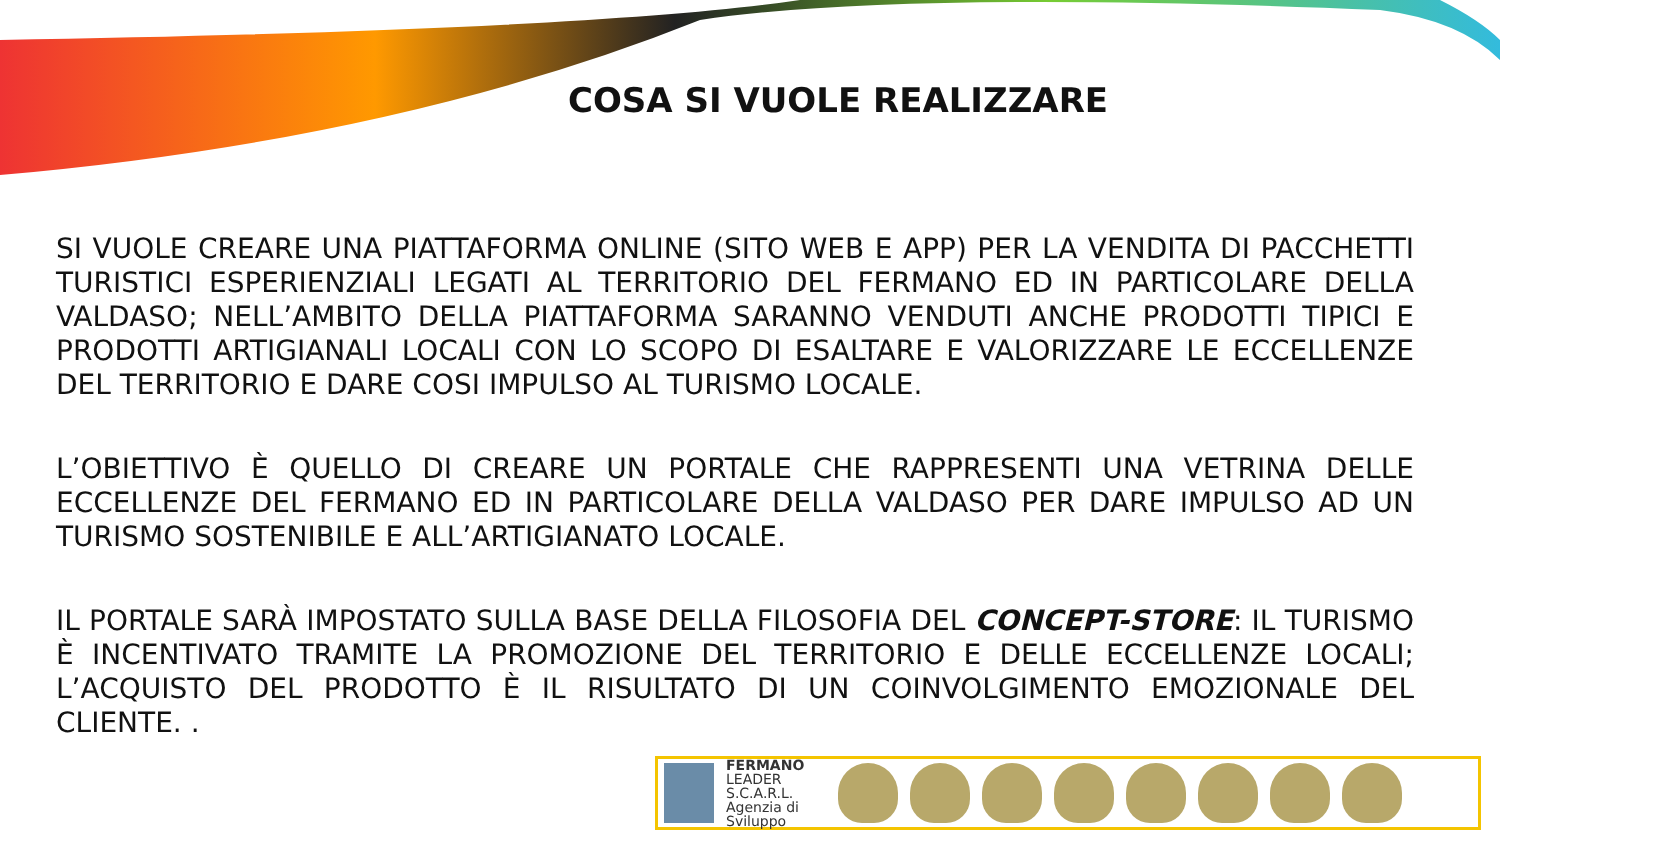COSA SI VUOLE REALIZZARE
SI VUOLE CREARE UNA PIATTAFORMA ONLINE (SITO WEB E APP) PER LA VENDITA DI PACCHETTI TURISTICI ESPERIENZIALI LEGATI AL TERRITORIO DEL FERMANO ED IN PARTICOLARE DELLA VALDASO; NELL’AMBITO DELLA PIATTAFORMA SARANNO VENDUTI ANCHE PRODOTTI TIPICI E PRODOTTI ARTIGIANALI LOCALI CON LO SCOPO DI ESALTARE E VALORIZZARE LE ECCELLENZE DEL TERRITORIO E DARE COSI IMPULSO AL TURISMO LOCALE.
L’OBIETTIVO È QUELLO DI CREARE UN PORTALE CHE RAPPRESENTI UNA VETRINA DELLE ECCELLENZE DEL FERMANO ED IN PARTICOLARE DELLA VALDASO PER DARE IMPULSO AD UN TURISMO SOSTENIBILE E ALL’ARTIGIANATO LOCALE.
IL PORTALE SARÀ IMPOSTATO SULLA BASE DELLA FILOSOFIA DEL CONCEPT-STORE: IL TURISMO È INCENTIVATO TRAMITE LA PROMOZIONE DEL TERRITORIO E DELLE ECCELLENZE LOCALI; L’ACQUISTO DEL PRODOTTO È IL RISULTATO DI UN COINVOLGIMENTO EMOZIONALE DEL CLIENTE. .
FERMANO
LEADER S.C.A.R.L.
Agenzia di Sviluppo